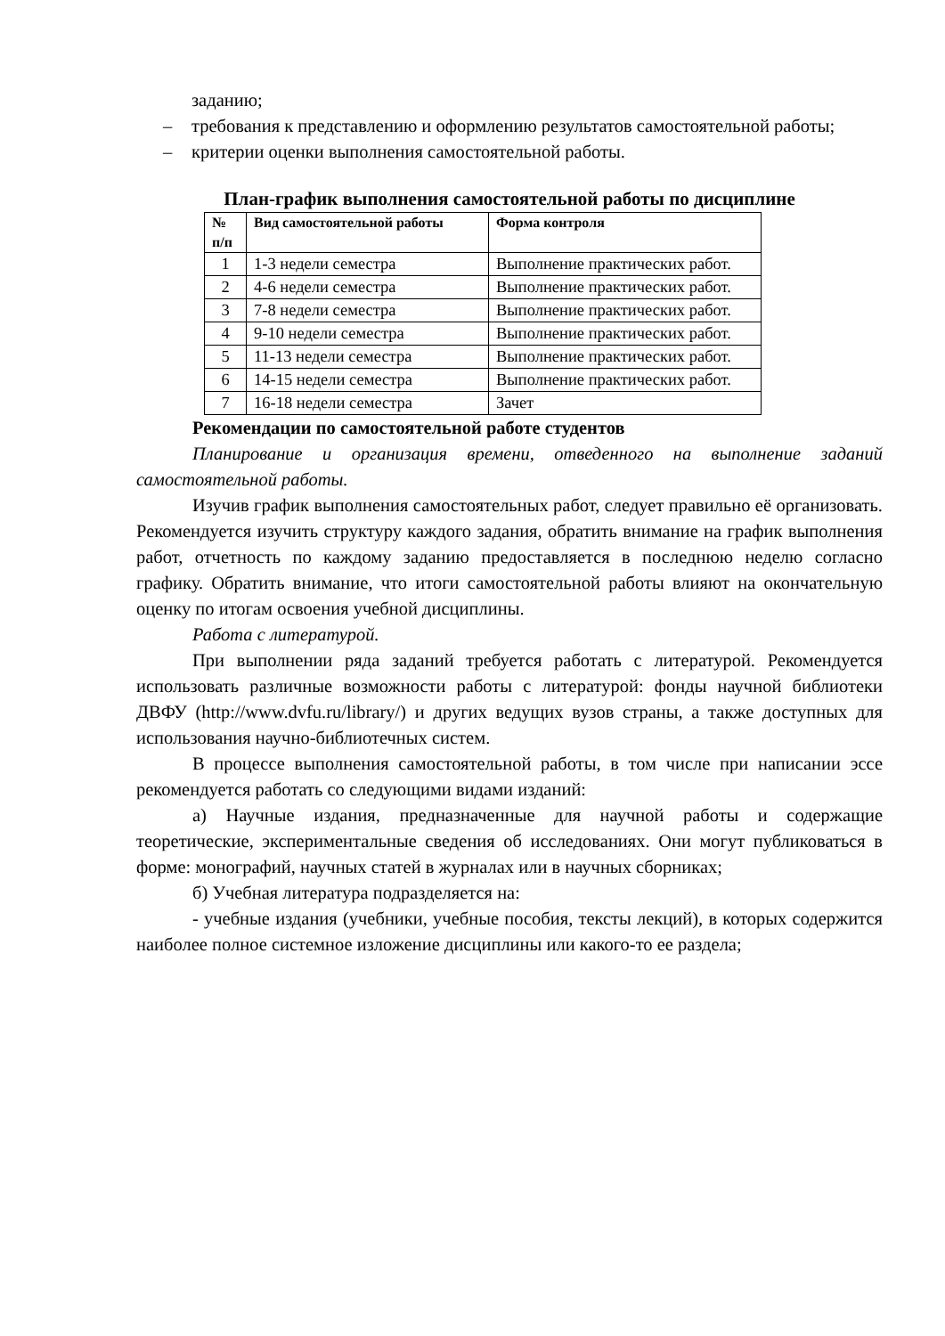заданию;
– требования к представлению и оформлению результатов самостоятельной работы;
– критерии оценки выполнения самостоятельной работы.
План-график выполнения самостоятельной работы по дисциплине
| № п/п | Вид самостоятельной работы | Форма контроля |
| --- | --- | --- |
| 1 | 1-3 недели семестра | Выполнение практических работ. |
| 2 | 4-6 недели семестра | Выполнение практических работ. |
| 3 | 7-8 недели семестра | Выполнение практических работ. |
| 4 | 9-10 недели семестра | Выполнение практических работ. |
| 5 | 11-13 недели семестра | Выполнение практических работ. |
| 6 | 14-15 недели семестра | Выполнение практических работ. |
| 7 | 16-18 недели семестра | Зачет |
Рекомендации по самостоятельной работе студентов
Планирование и организация времени, отведенного на выполнение заданий самостоятельной работы.
Изучив график выполнения самостоятельных работ, следует правильно её организовать. Рекомендуется изучить структуру каждого задания, обратить внимание на график выполнения работ, отчетность по каждому заданию предоставляется в последнюю неделю согласно графику. Обратить внимание, что итоги самостоятельной работы влияют на окончательную оценку по итогам освоения учебной дисциплины.
Работа с литературой.
При выполнении ряда заданий требуется работать с литературой. Рекомендуется использовать различные возможности работы с литературой: фонды научной библиотеки ДВФУ (http://www.dvfu.ru/library/) и других ведущих вузов страны, а также доступных для использования научно-библиотечных систем.
В процессе выполнения самостоятельной работы, в том числе при написании эссе рекомендуется работать со следующими видами изданий:
а) Научные издания, предназначенные для научной работы и содержащие теоретические, экспериментальные сведения об исследованиях. Они могут публиковаться в форме: монографий, научных статей в журналах или в научных сборниках;
б) Учебная литература подразделяется на:
- учебные издания (учебники, учебные пособия, тексты лекций), в которых содержится наиболее полное системное изложение дисциплины или какого-то ее раздела;